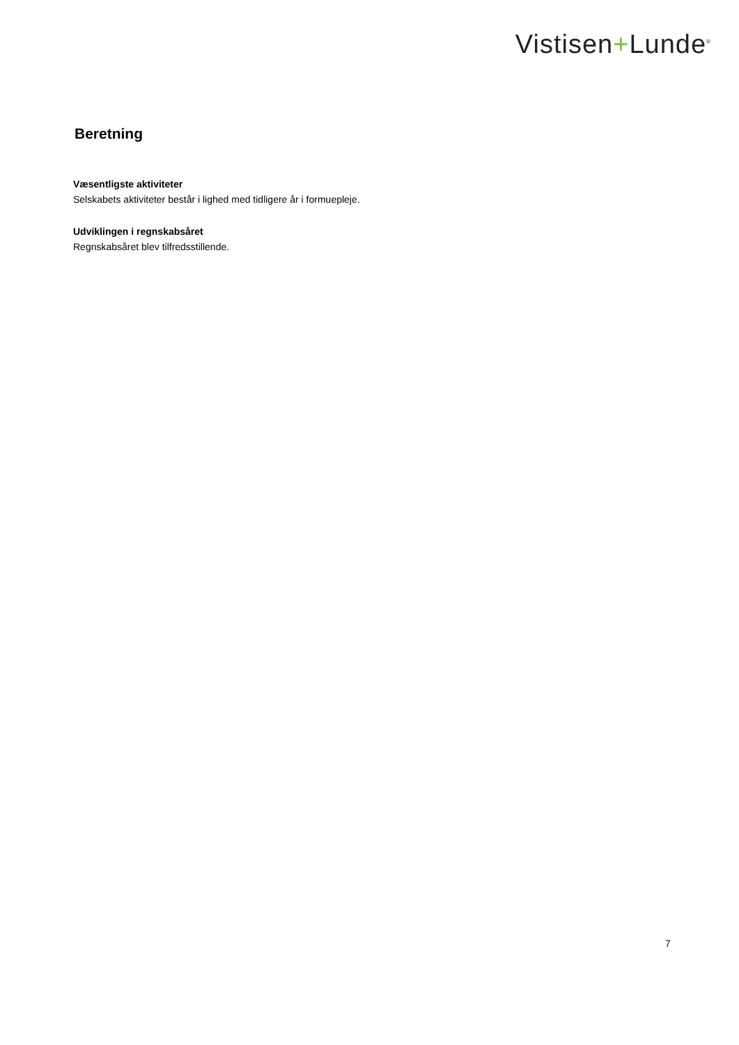Vistisen+Lunde<sup>®</sup>
Beretning
Væsentligste aktiviteter
Selskabets aktiviteter består i lighed med tidligere år i formuepleje.
Udviklingen i regnskabsåret
Regnskabsåret blev tilfredsstillende.
7